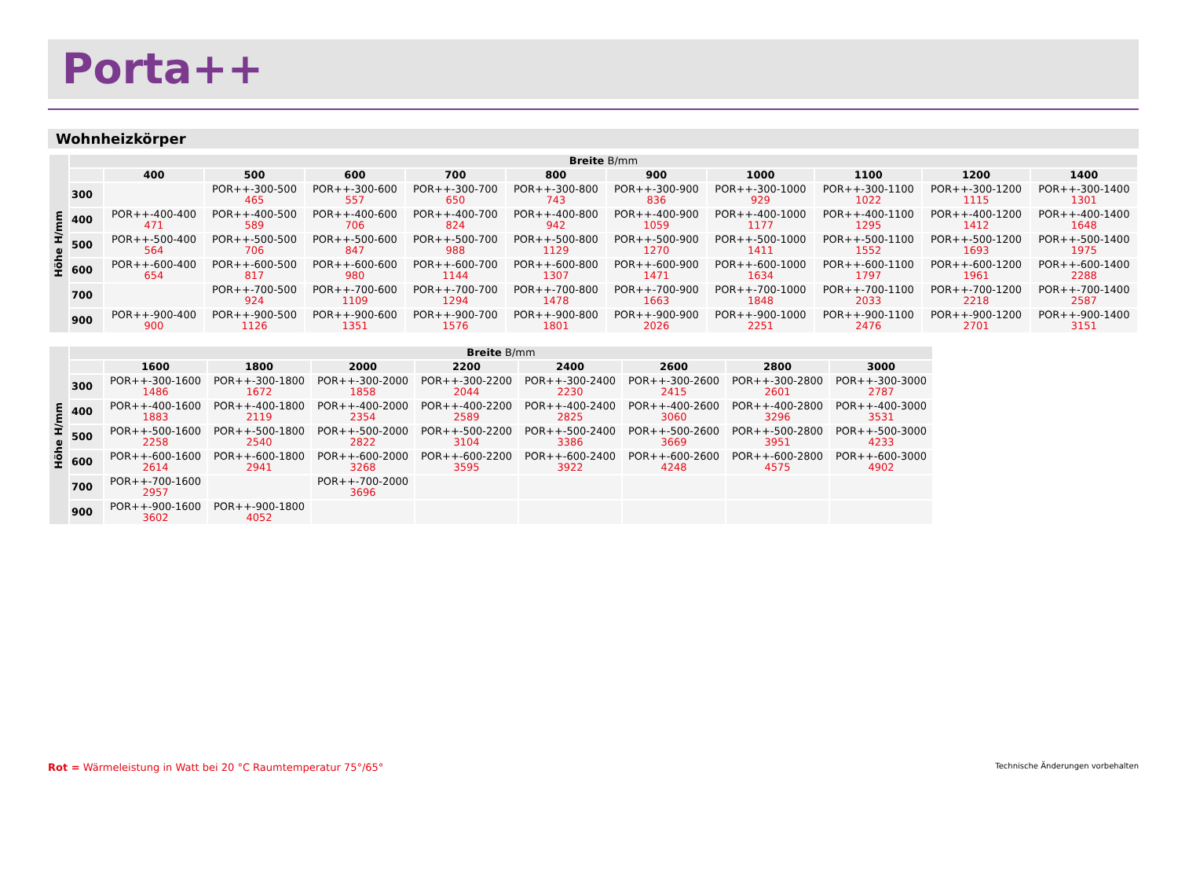Porta++
Wohnheizkörper
| Höhe H/mm | Breite B/mm | | | | | | | | | | |
| --- | --- | --- | --- | --- | --- | --- | --- | --- | --- | --- | --- |
| | | 400 | 500 | 600 | 700 | 800 | 900 | 1000 | 1100 | 1200 | 1400 |
| | 300 | | POR++-300-500 465 | POR++-300-600 557 | POR++-300-700 650 | POR++-300-800 743 | POR++-300-900 836 | POR++-300-1000 929 | POR++-300-1100 1022 | POR++-300-1200 1115 | POR++-300-1400 1301 |
| | 400 | POR++-400-400 471 | POR++-400-500 589 | POR++-400-600 706 | POR++-400-700 824 | POR++-400-800 942 | POR++-400-900 1059 | POR++-400-1000 1177 | POR++-400-1100 1295 | POR++-400-1200 1412 | POR++-400-1400 1648 |
| | 500 | POR++-500-400 564 | POR++-500-500 706 | POR++-500-600 847 | POR++-500-700 988 | POR++-500-800 1129 | POR++-500-900 1270 | POR++-500-1000 1411 | POR++-500-1100 1552 | POR++-500-1200 1693 | POR++-500-1400 1975 |
| | 600 | POR++-600-400 654 | POR++-600-500 817 | POR++-600-600 980 | POR++-600-700 1144 | POR++-600-800 1307 | POR++-600-900 1471 | POR++-600-1000 1634 | POR++-600-1100 1797 | POR++-600-1200 1961 | POR++-600-1400 2288 |
| | 700 | | POR++-700-500 924 | POR++-700-600 1109 | POR++-700-700 1294 | POR++-700-800 1478 | POR++-700-900 1663 | POR++-700-1000 1848 | POR++-700-1100 2033 | POR++-700-1200 2218 | POR++-700-1400 2587 |
| | 900 | POR++-900-400 900 | POR++-900-500 1126 | POR++-900-600 1351 | POR++-900-700 1576 | POR++-900-800 1801 | POR++-900-900 2026 | POR++-900-1000 2251 | POR++-900-1100 2476 | POR++-900-1200 2701 | POR++-900-1400 3151 |
| Höhe H/mm | Breite B/mm | | | | | | | | |
| --- | --- | --- | --- | --- | --- | --- | --- | --- | --- |
| | | 1600 | 1800 | 2000 | 2200 | 2400 | 2600 | 2800 | 3000 |
| | 300 | POR++-300-1600 1486 | POR++-300-1800 1672 | POR++-300-2000 1858 | POR++-300-2200 2044 | POR++-300-2400 2230 | POR++-300-2600 2415 | POR++-300-2800 2601 | POR++-300-3000 2787 |
| | 400 | POR++-400-1600 1883 | POR++-400-1800 2119 | POR++-400-2000 2354 | POR++-400-2200 2589 | POR++-400-2400 2825 | POR++-400-2600 3060 | POR++-400-2800 3296 | POR++-400-3000 3531 |
| | 500 | POR++-500-1600 2258 | POR++-500-1800 2540 | POR++-500-2000 2822 | POR++-500-2200 3104 | POR++-500-2400 3386 | POR++-500-2600 3669 | POR++-500-2800 3951 | POR++-500-3000 4233 |
| | 600 | POR++-600-1600 2614 | POR++-600-1800 2941 | POR++-600-2000 3268 | POR++-600-2200 3595 | POR++-600-2400 3922 | POR++-600-2600 4248 | POR++-600-2800 4575 | POR++-600-3000 4902 |
| | 700 | POR++-700-1600 2957 | | POR++-700-2000 3696 | | | | | |
| | 900 | POR++-900-1600 3602 | POR++-900-1800 4052 | | | | | | |
Rot = Wärmeleistung in Watt bei 20 °C Raumtemperatur 75°/65°
Technische Änderungen vorbehalten